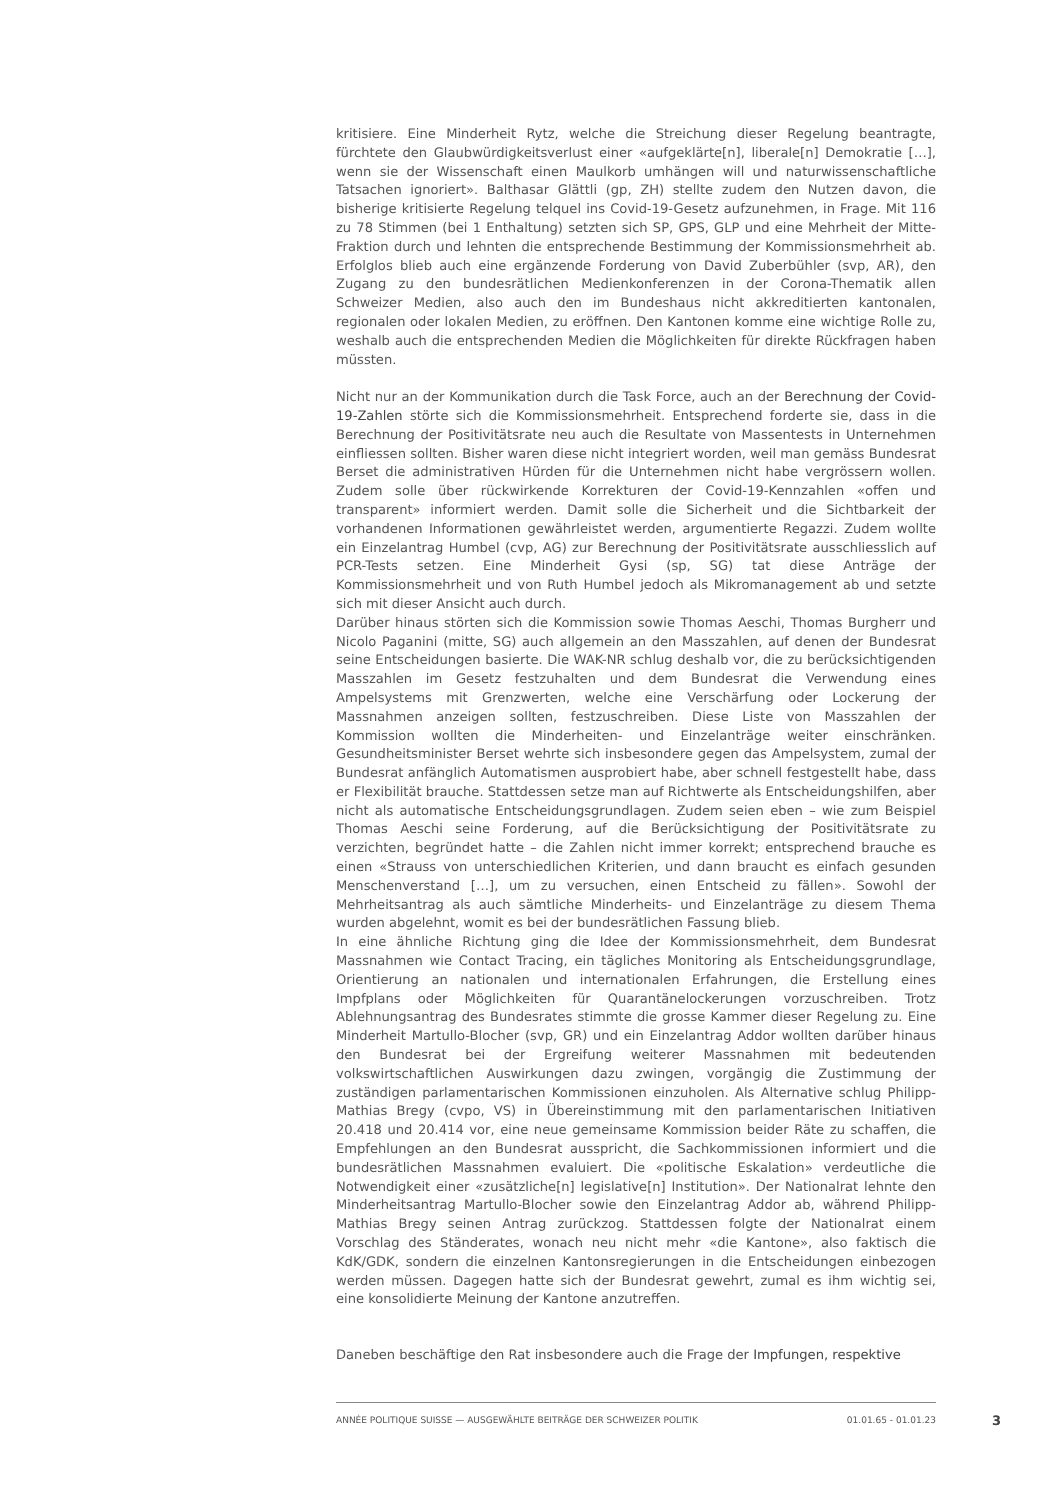kritisiere. Eine Minderheit Rytz, welche die Streichung dieser Regelung beantragte, fürchtete den Glaubwürdigkeitsverlust einer «aufgeklärte[n], liberale[n] Demokratie […], wenn sie der Wissenschaft einen Maulkorb umhängen will und naturwissenschaftliche Tatsachen ignoriert». Balthasar Glättli (gp, ZH) stellte zudem den Nutzen davon, die bisherige kritisierte Regelung telquel ins Covid-19-Gesetz aufzunehmen, in Frage. Mit 116 zu 78 Stimmen (bei 1 Enthaltung) setzten sich SP, GPS, GLP und eine Mehrheit der Mitte-Fraktion durch und lehnten die entsprechende Bestimmung der Kommissionsmehrheit ab. Erfolglos blieb auch eine ergänzende Forderung von David Zuberbühler (svp, AR), den Zugang zu den bundesrätlichen Medienkonferenzen in der Corona-Thematik allen Schweizer Medien, also auch den im Bundeshaus nicht akkreditierten kantonalen, regionalen oder lokalen Medien, zu eröffnen. Den Kantonen komme eine wichtige Rolle zu, weshalb auch die entsprechenden Medien die Möglichkeiten für direkte Rückfragen haben müssten.
Nicht nur an der Kommunikation durch die Task Force, auch an der Berechnung der Covid-19-Zahlen störte sich die Kommissionsmehrheit. Entsprechend forderte sie, dass in die Berechnung der Positivitätsrate neu auch die Resultate von Massentests in Unternehmen einfliessen sollten. Bisher waren diese nicht integriert worden, weil man gemäss Bundesrat Berset die administrativen Hürden für die Unternehmen nicht habe vergrössern wollen. Zudem solle über rückwirkende Korrekturen der Covid-19-Kennzahlen «offen und transparent» informiert werden. Damit solle die Sicherheit und die Sichtbarkeit der vorhandenen Informationen gewährleistet werden, argumentierte Regazzi. Zudem wollte ein Einzelantrag Humbel (cvp, AG) zur Berechnung der Positivitätsrate ausschliesslich auf PCR-Tests setzen. Eine Minderheit Gysi (sp, SG) tat diese Anträge der Kommissionsmehrheit und von Ruth Humbel jedoch als Mikromanagement ab und setzte sich mit dieser Ansicht auch durch.
Darüber hinaus störten sich die Kommission sowie Thomas Aeschi, Thomas Burgherr und Nicolo Paganini (mitte, SG) auch allgemein an den Masszahlen, auf denen der Bundesrat seine Entscheidungen basierte. Die WAK-NR schlug deshalb vor, die zu berücksichtigenden Masszahlen im Gesetz festzuhalten und dem Bundesrat die Verwendung eines Ampelsystems mit Grenzwerten, welche eine Verschärfung oder Lockerung der Massnahmen anzeigen sollten, festzuschreiben. Diese Liste von Masszahlen der Kommission wollten die Minderheiten- und Einzelanträge weiter einschränken. Gesundheitsminister Berset wehrte sich insbesondere gegen das Ampelsystem, zumal der Bundesrat anfänglich Automatismen ausprobiert habe, aber schnell festgestellt habe, dass er Flexibilität brauche. Stattdessen setze man auf Richtwerte als Entscheidungshilfen, aber nicht als automatische Entscheidungsgrundlagen. Zudem seien eben – wie zum Beispiel Thomas Aeschi seine Forderung, auf die Berücksichtigung der Positivitätsrate zu verzichten, begründet hatte – die Zahlen nicht immer korrekt; entsprechend brauche es einen «Strauss von unterschiedlichen Kriterien, und dann braucht es einfach gesunden Menschenverstand […], um zu versuchen, einen Entscheid zu fällen». Sowohl der Mehrheitsantrag als auch sämtliche Minderheits- und Einzelanträge zu diesem Thema wurden abgelehnt, womit es bei der bundesrätlichen Fassung blieb.
In eine ähnliche Richtung ging die Idee der Kommissionsmehrheit, dem Bundesrat Massnahmen wie Contact Tracing, ein tägliches Monitoring als Entscheidungsgrundlage, Orientierung an nationalen und internationalen Erfahrungen, die Erstellung eines Impfplans oder Möglichkeiten für Quarantänelockerungen vorzuschreiben. Trotz Ablehnungsantrag des Bundesrates stimmte die grosse Kammer dieser Regelung zu. Eine Minderheit Martullo-Blocher (svp, GR) und ein Einzelantrag Addor wollten darüber hinaus den Bundesrat bei der Ergreifung weiterer Massnahmen mit bedeutenden volkswirtschaftlichen Auswirkungen dazu zwingen, vorgängig die Zustimmung der zuständigen parlamentarischen Kommissionen einzuholen. Als Alternative schlug Philipp-Mathias Bregy (cvpo, VS) in Übereinstimmung mit den parlamentarischen Initiativen 20.418 und 20.414 vor, eine neue gemeinsame Kommission beider Räte zu schaffen, die Empfehlungen an den Bundesrat ausspricht, die Sachkommissionen informiert und die bundesrätlichen Massnahmen evaluiert. Die «politische Eskalation» verdeutliche die Notwendigkeit einer «zusätzliche[n] legislative[n] Institution». Der Nationalrat lehnte den Minderheitsantrag Martullo-Blocher sowie den Einzelantrag Addor ab, während Philipp-Mathias Bregy seinen Antrag zurückzog. Stattdessen folgte der Nationalrat einem Vorschlag des Ständerates, wonach neu nicht mehr «die Kantone», also faktisch die KdK/GDK, sondern die einzelnen Kantonsregierungen in die Entscheidungen einbezogen werden müssen. Dagegen hatte sich der Bundesrat gewehrt, zumal es ihm wichtig sei, eine konsolidierte Meinung der Kantone anzutreffen.
Daneben beschäftige den Rat insbesondere auch die Frage der Impfungen, respektive
ANNÉE POLITIQUE SUISSE — AUSGEWÄHLTE BEITRÄGE DER SCHWEIZER POLITIK 01.01.65 - 01.01.23
3